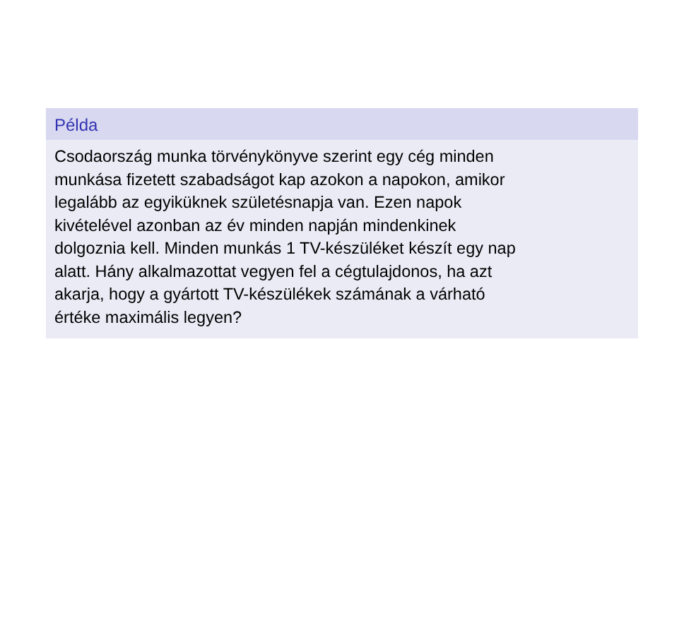Példa
Csodaország munka törvénykönyve szerint egy cég minden
munkása fizetett szabadságot kap azokon a napokon, amikor
legalább az egyiküknek születésnapja van. Ezen napok
kivételével azonban az év minden napján mindenkinek
dolgoznia kell. Minden munkás 1 TV-készüléket készít egy nap
alatt. Hány alkalmazottat vegyen fel a cégtulajdonos, ha azt
akarja, hogy a gyártott TV-készülékek számának a várható
értéke maximális legyen?